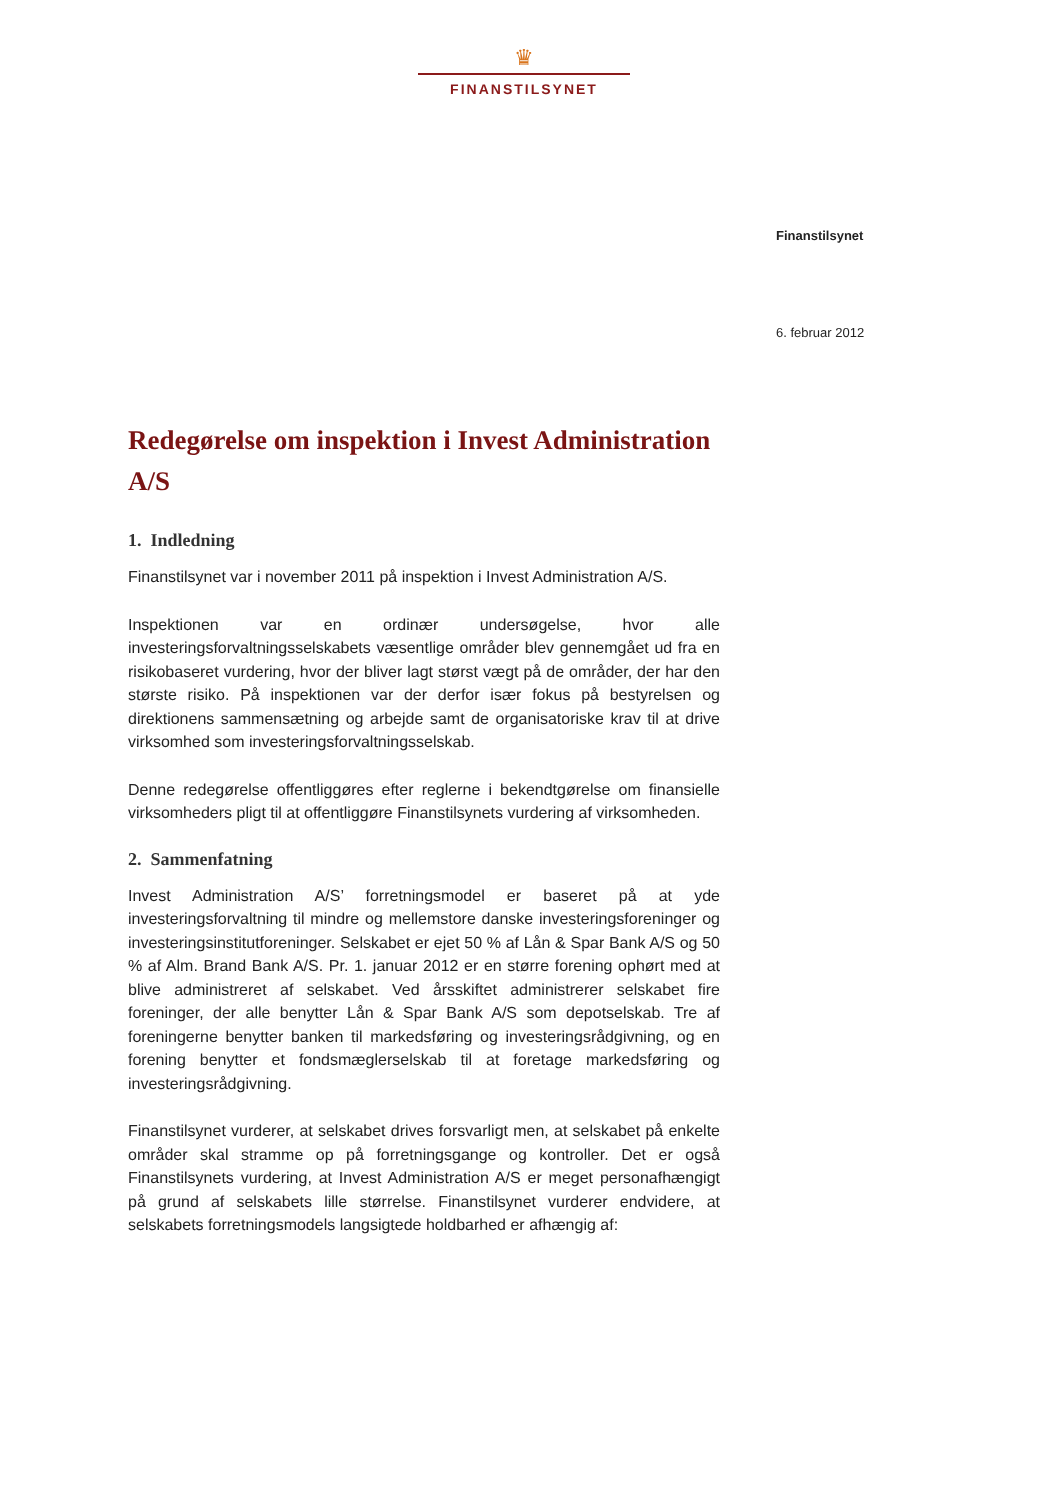♛
FINANSTILSYNET
Finanstilsynet
6. februar 2012
Redegørelse om inspektion i Invest Administration A/S
1. Indledning
Finanstilsynet var i november 2011 på inspektion i Invest Administration A/S.
Inspektionen var en ordinær undersøgelse, hvor alle investeringsforvaltningsselskabets væsentlige områder blev gennemgået ud fra en risikobaseret vurdering, hvor der bliver lagt størst vægt på de områder, der har den største risiko. På inspektionen var der derfor især fokus på bestyrelsen og direktionens sammensætning og arbejde samt de organisatoriske krav til at drive virksomhed som investeringsforvaltningsselskab.
Denne redegørelse offentliggøres efter reglerne i bekendtgørelse om finansielle virksomheders pligt til at offentliggøre Finanstilsynets vurdering af virksomheden.
2. Sammenfatning
Invest Administration A/S’ forretningsmodel er baseret på at yde investeringsforvaltning til mindre og mellemstore danske investeringsforeninger og investeringsinstitutforeninger. Selskabet er ejet 50 % af Lån & Spar Bank A/S og 50 % af Alm. Brand Bank A/S. Pr. 1. januar 2012 er en større forening ophørt med at blive administreret af selskabet. Ved årsskiftet administrerer selskabet fire foreninger, der alle benytter Lån & Spar Bank A/S som depotselskab. Tre af foreningerne benytter banken til markedsføring og investeringsrådgivning, og en forening benytter et fondsmæglerselskab til at foretage markedsføring og investeringsrådgivning.
Finanstilsynet vurderer, at selskabet drives forsvarligt men, at selskabet på enkelte områder skal stramme op på forretningsgange og kontroller. Det er også Finanstilsynets vurdering, at Invest Administration A/S er meget personafhængigt på grund af selskabets lille størrelse. Finanstilsynet vurderer endvidere, at selskabets forretningsmodels langsigtede holdbarhed er afhængig af: